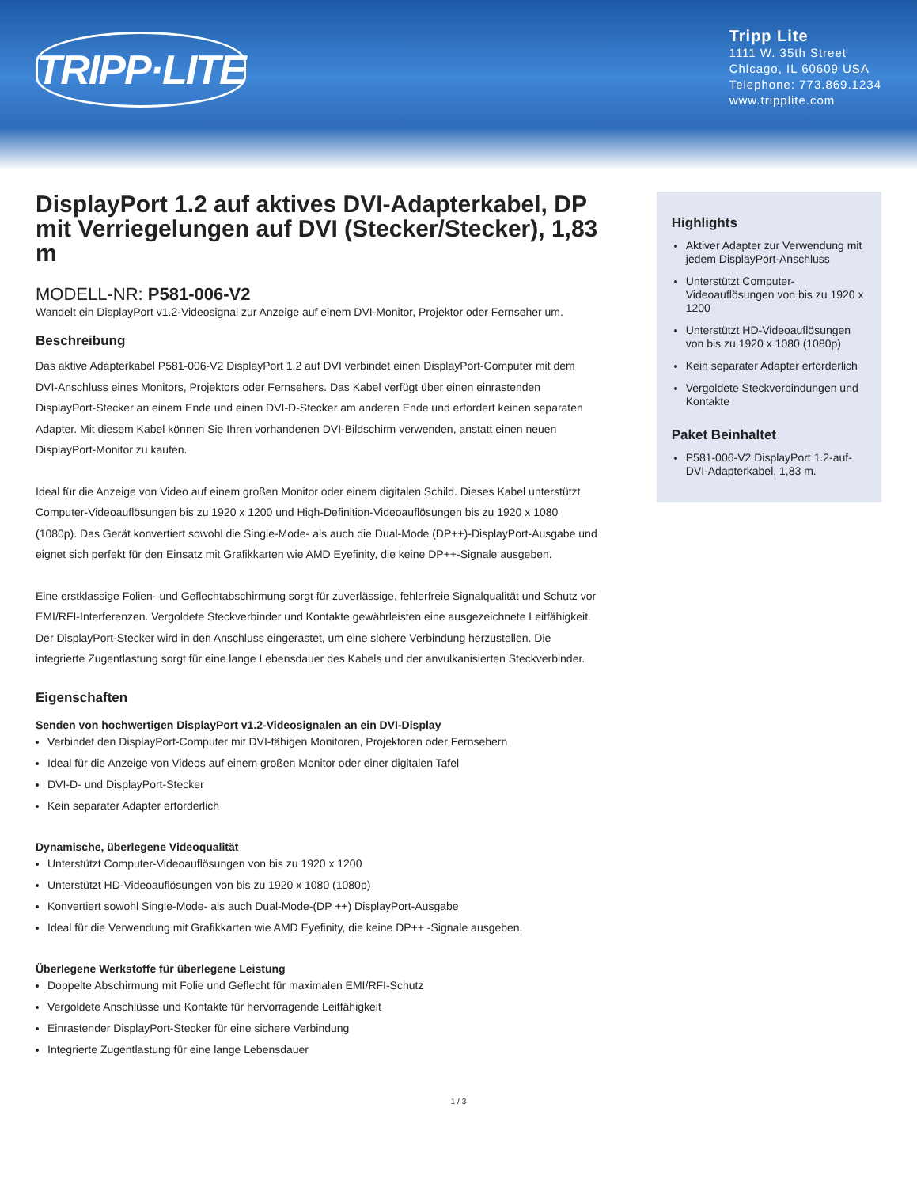TRIPP·LITE
Tripp Lite
1111 W. 35th Street
Chicago, IL 60609 USA
Telephone: 773.869.1234
www.tripplite.com
DisplayPort 1.2 auf aktives DVI-Adapterkabel, DP mit Verriegelungen auf DVI (Stecker/Stecker), 1,83 m
MODELL-NR: P581-006-V2
Wandelt ein DisplayPort v1.2-Videosignal zur Anzeige auf einem DVI-Monitor, Projektor oder Fernseher um.
Beschreibung
Das aktive Adapterkabel P581-006-V2 DisplayPort 1.2 auf DVI verbindet einen DisplayPort-Computer mit dem DVI-Anschluss eines Monitors, Projektors oder Fernsehers. Das Kabel verfügt über einen einrastenden DisplayPort-Stecker an einem Ende und einen DVI-D-Stecker am anderen Ende und erfordert keinen separaten Adapter. Mit diesem Kabel können Sie Ihren vorhandenen DVI-Bildschirm verwenden, anstatt einen neuen DisplayPort-Monitor zu kaufen.
Ideal für die Anzeige von Video auf einem großen Monitor oder einem digitalen Schild. Dieses Kabel unterstützt Computer-Videoauflösungen bis zu 1920 x 1200 und High-Definition-Videoauflösungen bis zu 1920 x 1080 (1080p). Das Gerät konvertiert sowohl die Single-Mode- als auch die Dual-Mode (DP++)-DisplayPort-Ausgabe und eignet sich perfekt für den Einsatz mit Grafikkarten wie AMD Eyefinity, die keine DP++-Signale ausgeben.
Eine erstklassige Folien- und Geflechtabschirmung sorgt für zuverlässige, fehlerfreie Signalqualität und Schutz vor EMI/RFI-Interferenzen. Vergoldete Steckverbinder und Kontakte gewährleisten eine ausgezeichnete Leitfähigkeit. Der DisplayPort-Stecker wird in den Anschluss eingerastet, um eine sichere Verbindung herzustellen. Die integrierte Zugentlastung sorgt für eine lange Lebensdauer des Kabels und der anvulkanisierten Steckverbinder.
Eigenschaften
Senden von hochwertigen DisplayPort v1.2-Videosignalen an ein DVI-Display
Verbindet den DisplayPort-Computer mit DVI-fähigen Monitoren, Projektoren oder Fernsehern
Ideal für die Anzeige von Videos auf einem großen Monitor oder einer digitalen Tafel
DVI-D- und DisplayPort-Stecker
Kein separater Adapter erforderlich
Dynamische, überlegene Videoqualität
Unterstützt Computer-Videoauflösungen von bis zu 1920 x 1200
Unterstützt HD-Videoauflösungen von bis zu 1920 x 1080 (1080p)
Konvertiert sowohl Single-Mode- als auch Dual-Mode-(DP ++) DisplayPort-Ausgabe
Ideal für die Verwendung mit Grafikkarten wie AMD Eyefinity, die keine DP++ -Signale ausgeben.
Überlegene Werkstoffe für überlegene Leistung
Doppelte Abschirmung mit Folie und Geflecht für maximalen EMI/RFI-Schutz
Vergoldete Anschlüsse und Kontakte für hervorragende Leitfähigkeit
Einrastender DisplayPort-Stecker für eine sichere Verbindung
Integrierte Zugentlastung für eine lange Lebensdauer
Highlights
Aktiver Adapter zur Verwendung mit jedem DisplayPort-Anschluss
Unterstützt Computer-Videoauflösungen von bis zu 1920 x 1200
Unterstützt HD-Videoauflösungen von bis zu 1920 x 1080 (1080p)
Kein separater Adapter erforderlich
Vergoldete Steckverbindungen und Kontakte
Paket Beinhaltet
P581-006-V2 DisplayPort 1.2-auf-DVI-Adapterkabel, 1,83 m.
1 / 3